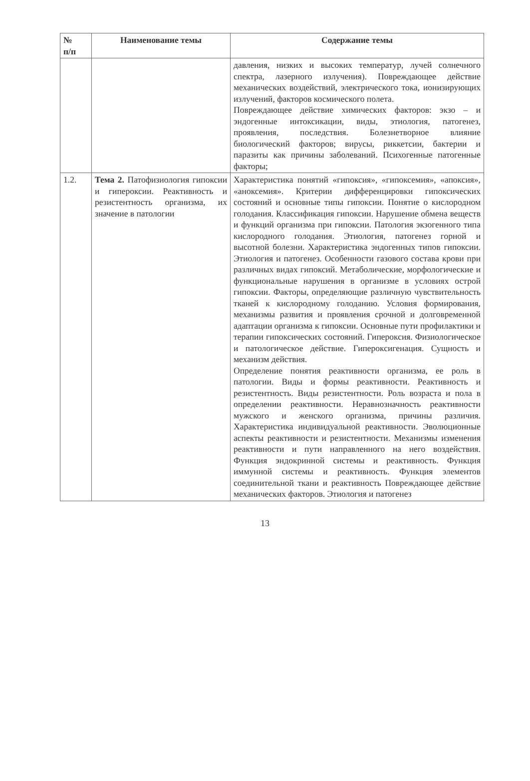| № п/п | Наименование темы | Содержание темы |
| --- | --- | --- |
| | | давления, низких и высоких температур, лучей солнечного спектра, лазерного излучения). Повреждающее действие механических воздействий, электрического тока, ионизирующих излучений, факторов космического полета. Повреждающее действие химических факторов: экзо – и эндогенные интоксикации, виды, этиология, патогенез, проявления, последствия. Болезнетворное влияние биологический факторов; вирусы, риккетсии, бактерии и паразиты как причины заболеваний. Психогенные патогенные факторы; |
| 1.2. | Тема 2. Патофизиология гипоксии и гипероксии. Реактивность и резистентность организма, их значение в патологии | Характеристика понятий «гипоксия», «гипоксемия», «апоксия», «аноксемия». Критерии дифференцировки гипоксических состояний и основные типы гипоксии. Понятие о кислородном голодания. Классификация гипоксии. Нарушение обмена веществ и функций организма при гипоксии. Патология экзогенного типа кислородного голодания. Этиология, патогенез горной и высотной болезни. Характеристика эндогенных типов гипоксии. Этиология и патогенез. Особенности газового состава крови при различных видах гипоксий. Метаболические, морфологические и функциональные нарушения в организме в условиях острой гипоксии. Факторы, определяющие различную чувствительность тканей к кислородному голоданию. Условия формирования, механизмы развития и проявления срочной и долговременной адаптации организма к гипоксии. Основные пути профилактики и терапии гипоксических состояний. Гипероксия. Физиологическое и патологическое действие. Гипероксигенация. Сущность и механизм действия. Определение понятия реактивности организма, ее роль в патологии. Виды и формы реактивности. Реактивность и резистентность. Виды резистентности. Роль возраста и пола в определении реактивности. Неравнозначность реактивности мужского и женского организма, причины различия. Характеристика индивидуальной реактивности. Эволюционные аспекты реактивности и резистентности. Механизмы изменения реактивности и пути направленного на него воздействия. Функция эндокринной системы и реактивность. Функция иммунной системы и реактивность. Функция элементов соединительной ткани и реактивность Повреждающее действие механических факторов. Этиология и патогенез |
13